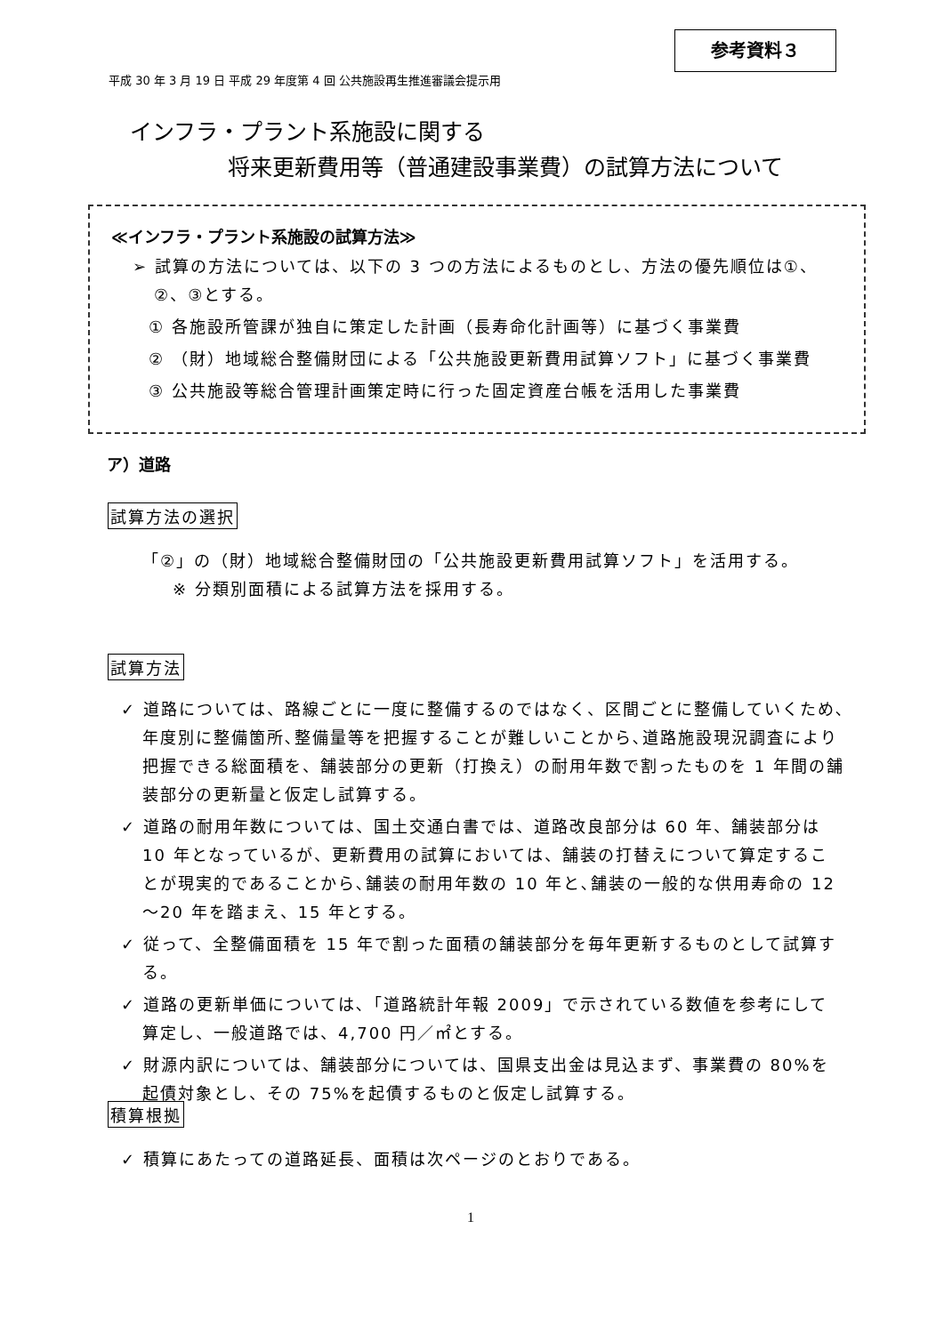参考資料３
平成 30 年 3 月 19 日 平成 29 年度第 4 回 公共施設再生推進審議会提示用
インフラ・プラント系施設に関する
将来更新費用等（普通建設事業費）の試算方法について
≪インフラ・プラント系施設の試算方法≫
➢ 試算の方法については、以下の 3 つの方法によるものとし、方法の優先順位は①、②、③とする。
① 各施設所管課が独自に策定した計画（長寿命化計画等）に基づく事業費
② （財）地域総合整備財団による「公共施設更新費用試算ソフト」に基づく事業費
③ 公共施設等総合管理計画策定時に行った固定資産台帳を活用した事業費
ア）道路
試算方法の選択
「②」の（財）地域総合整備財団の「公共施設更新費用試算ソフト」を活用する。
※ 分類別面積による試算方法を採用する。
試算方法
✓ 道路については、路線ごとに一度に整備するのではなく、区間ごとに整備していくため､年度別に整備箇所､整備量等を把握することが難しいことから､道路施設現況調査により把握できる総面積を、舗装部分の更新（打換え）の耐用年数で割ったものを 1 年間の舗装部分の更新量と仮定し試算する。
✓ 道路の耐用年数については、国土交通白書では、道路改良部分は 60 年、舗装部分は 10 年となっているが、更新費用の試算においては、舗装の打替えについて算定することが現実的であることから､舗装の耐用年数の 10 年と､舗装の一般的な供用寿命の 12～20 年を踏まえ、15 年とする。
✓ 従って、全整備面積を 15 年で割った面積の舗装部分を毎年更新するものとして試算する。
✓ 道路の更新単価については､「道路統計年報 2009」で示されている数値を参考にして算定し、一般道路では、4,700 円／㎡とする。
✓ 財源内訳については、舗装部分については、国県支出金は見込まず、事業費の 80%を起債対象とし、その 75%を起債するものと仮定し試算する。
積算根拠
✓ 積算にあたっての道路延長、面積は次ページのとおりである。
1